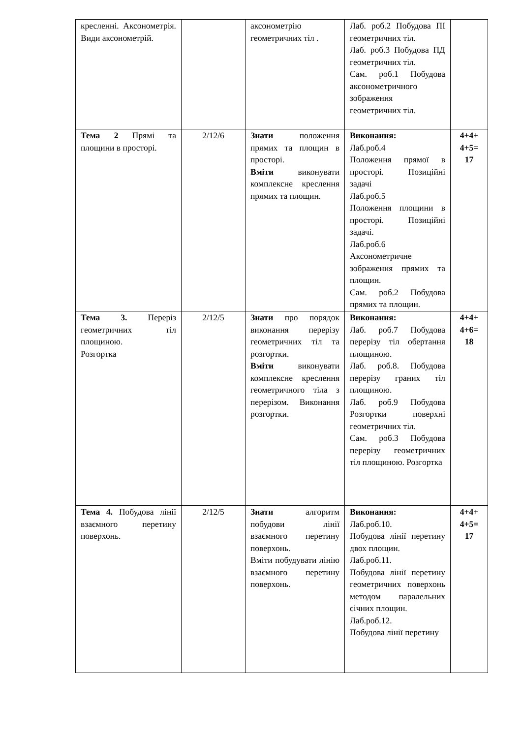| кресленні. Аксонометрія. Види аксонометрій. | | аксонометрію геометричних тіл . | Лаб. роб.2 Побудова ПІ геометричних тіл. Лаб. роб.3 Побудова ПД геометричних тіл. Сам. роб.1 Побудова аксонометричного зображення геометричних тіл. | |
| Тема 2 Прямі та площини в просторі. | 2/12/6 | Знати положення прямих та площин в просторі. Вміти виконувати комплексне креслення прямих та площин. | Виконання: Лаб.роб.4 Положення прямої в просторі. Позиційні задачі Лаб.роб.5 Положення площини в просторі. Позиційні задачі. Лаб.роб.6 Аксонометричне зображення прямих та площин. Сам. роб.2 Побудова прямих та площин. | 4+4+ 4+5= 17 |
| Тема 3. Переріз геометричних тіл площиною. Розгортка | 2/12/5 | Знати про порядок виконання перерізу геометричних тіл та розгортки. Вміти виконувати комплексне креслення геометричного тіла з перерізом. Виконання розгортки. | Виконання: Лаб. роб.7 Побудова перерізу тіл обертання площиною. Лаб. роб.8. Побудова перерізу граних тіл площиною. Лаб. роб.9 Побудова Розгортки поверхні геометричних тіл. Сам. роб.3 Побудова перерізу геометричних тіл площиною. Розгортка | 4+4+ 4+6= 18 |
| Тема 4. Побудова лінії взаємного перетину поверхонь. | 2/12/5 | Знати алгоритм побудови лінії взаємного перетину поверхонь. Вміти побудувати лінію взаємного перетину поверхонь. | Виконання: Лаб.роб.10. Побудова лінії перетину двох площин. Лаб.роб.11. Побудова лінії перетину геометричних поверхонь методом паралельних січних площин. Лаб.роб.12. Побудова лінії перетину | 4+4+ 4+5= 17 |